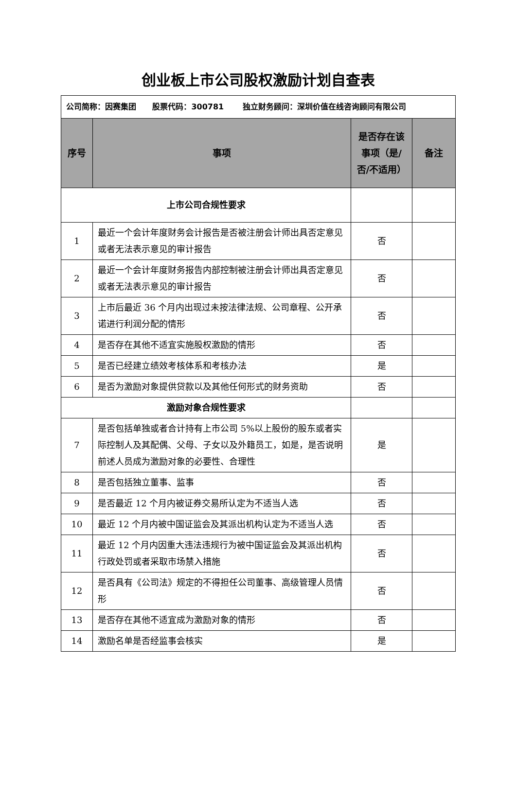创业板上市公司股权激励计划自查表
| 公司简称：因赛集团 股票代码：300781 独立财务顾问：深圳价值在线咨询顾问有限公司 | | | |
| 序号 | 事项 | 是否存在该事项（是/否/不适用） | 备注 |
| 上市公司合规性要求 | | | |
| 1 | 最近一个会计年度财务会计报告是否被注册会计师出具否定意见或者无法表示意见的审计报告 | 否 | |
| 2 | 最近一个会计年度财务报告内部控制被注册会计师出具否定意见或者无法表示意见的审计报告 | 否 | |
| 3 | 上市后最近 36 个月内出现过未按法律法规、公司章程、公开承诺进行利润分配的情形 | 否 | |
| 4 | 是否存在其他不适宜实施股权激励的情形 | 否 | |
| 5 | 是否已经建立绩效考核体系和考核办法 | 是 | |
| 6 | 是否为激励对象提供贷款以及其他任何形式的财务资助 | 否 | |
| 激励对象合规性要求 | | | |
| 7 | 是否包括单独或者合计持有上市公司 5%以上股份的股东或者实际控制人及其配偶、父母、子女以及外籍员工，如是，是否说明前述人员成为激励对象的必要性、合理性 | 是 | |
| 8 | 是否包括独立董事、监事 | 否 | |
| 9 | 是否最近 12 个月内被证券交易所认定为不适当人选 | 否 | |
| 10 | 最近 12 个月内被中国证监会及其派出机构认定为不适当人选 | 否 | |
| 11 | 最近 12 个月内因重大违法违规行为被中国证监会及其派出机构行政处罚或者采取市场禁入措施 | 否 | |
| 12 | 是否具有《公司法》规定的不得担任公司董事、高级管理人员情形 | 否 | |
| 13 | 是否存在其他不适宜成为激励对象的情形 | 否 | |
| 14 | 激励名单是否经监事会核实 | 是 | |